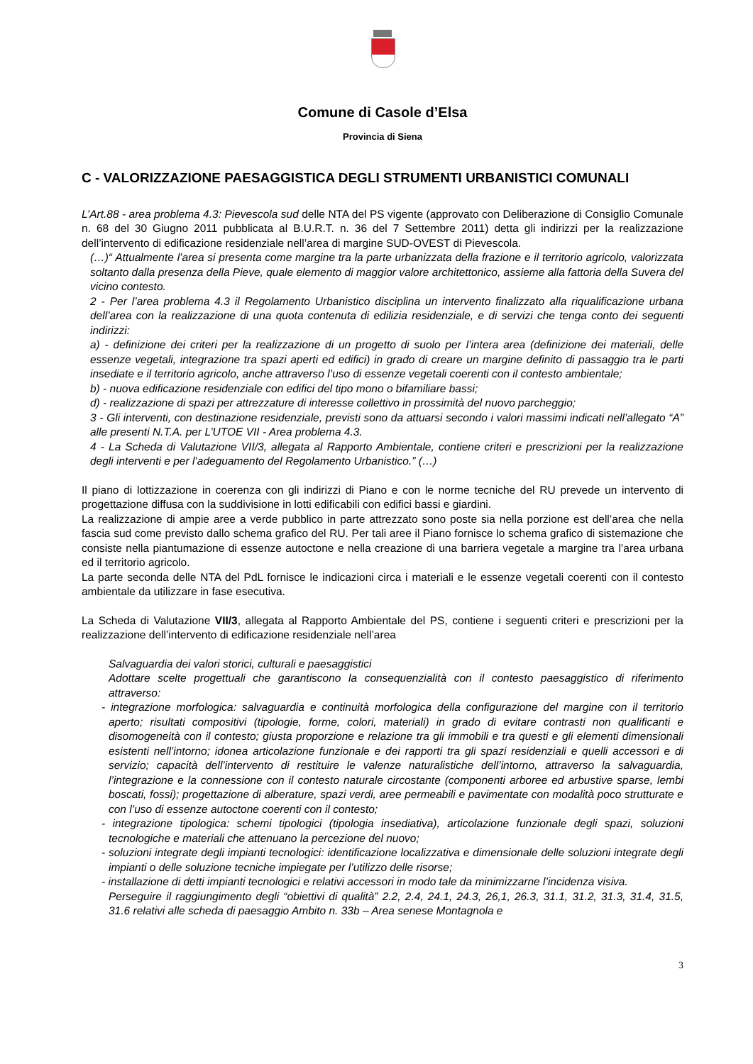Comune di Casole d’Elsa
Provincia di Siena
C - VALORIZZAZIONE PAESAGGISTICA DEGLI STRUMENTI URBANISTICI COMUNALI
L’Art.88 - area problema 4.3: Pievescola sud delle NTA del PS vigente (approvato con Deliberazione di Consiglio Comunale n. 68 del 30 Giugno 2011 pubblicata al B.U.R.T. n. 36 del 7 Settembre 2011) detta gli indirizzi per la realizzazione dell’intervento di edificazione residenziale nell’area di margine SUD-OVEST di Pievescola.
(…)“ Attualmente l’area si presenta come margine tra la parte urbanizzata della frazione e il territorio agricolo, valorizzata soltanto dalla presenza della Pieve, quale elemento di maggior valore architettonico, assieme alla fattoria della Suvera del vicino contesto.
2 - Per l’area problema 4.3 il Regolamento Urbanistico disciplina un intervento finalizzato alla riqualificazione urbana dell’area con la realizzazione di una quota contenuta di edilizia residenziale, e di servizi che tenga conto dei seguenti indirizzi:
a) - definizione dei criteri per la realizzazione di un progetto di suolo per l’intera area (definizione dei materiali, delle essenze vegetali, integrazione tra spazi aperti ed edifici) in grado di creare un margine definito di passaggio tra le parti insediate e il territorio agricolo, anche attraverso l’uso di essenze vegetali coerenti con il contesto ambientale;
b) - nuova edificazione residenziale con edifici del tipo mono o bifamiliare bassi;
d) - realizzazione di spazi per attrezzature di interesse collettivo in prossimità del nuovo parcheggio;
3 - Gli interventi, con destinazione residenziale, previsti sono da attuarsi secondo i valori massimi indicati nell’allegato “A” alle presenti N.T.A. per L’UTOE VII - Area problema 4.3.
4 - La Scheda di Valutazione VII/3, allegata al Rapporto Ambientale, contiene criteri e prescrizioni per la realizzazione degli interventi e per l’adeguamento del Regolamento Urbanistico.” (…)
Il piano di lottizzazione in coerenza con gli indirizzi di Piano e con le norme tecniche del RU prevede un intervento di progettazione diffusa con la suddivisione in lotti edificabili con edifici bassi e giardini.
La realizzazione di ampie aree a verde pubblico in parte attrezzato sono poste sia nella porzione est dell’area che nella fascia sud come previsto dallo schema grafico del RU. Per tali aree il Piano fornisce lo schema grafico di sistemazione che consiste nella piantumazione di essenze autoctone e nella creazione di una barriera vegetale a margine tra l’area urbana ed il territorio agricolo.
La parte seconda delle NTA del PdL fornisce le indicazioni circa i materiali e le essenze vegetali coerenti con il contesto ambientale da utilizzare in fase esecutiva.
La Scheda di Valutazione VII/3, allegata al Rapporto Ambientale del PS, contiene i seguenti criteri e prescrizioni per la realizzazione dell’intervento di edificazione residenziale nell’area
Salvaguardia dei valori storici, culturali e paesaggistici
Adottare scelte progettuali che garantiscono la consequenzialità con il contesto paesaggistico di riferimento attraverso:
- integrazione morfologica: salvaguardia e continuità morfologica della configurazione del margine con il territorio aperto; risultati compositivi (tipologie, forme, colori, materiali) in grado di evitare contrasti non qualificanti e disomogeneità con il contesto; giusta proporzione e relazione tra gli immobili e tra questi e gli elementi dimensionali esistenti nell’intorno; idonea articolazione funzionale e dei rapporti tra gli spazi residenziali e quelli accessori e di servizio; capacità dell’intervento di restituire le valenze naturalistiche dell’intorno, attraverso la salvaguardia, l’integrazione e la connessione con il contesto naturale circostante (componenti arboree ed arbustive sparse, lembi boscati, fossi); progettazione di alberature, spazi verdi, aree permeabili e pavimentate con modalità poco strutturate e con l’uso di essenze autoctone coerenti con il contesto;
- integrazione tipologica: schemi tipologici (tipologia insediativa), articolazione funzionale degli spazi, soluzioni tecnologiche e materiali che attenuano la percezione del nuovo;
- soluzioni integrate degli impianti tecnologici: identificazione localizzativa e dimensionale delle soluzioni integrate degli impianti o delle soluzione tecniche impiegate per l’utilizzo delle risorse;
- installazione di detti impianti tecnologici e relativi accessori in modo tale da minimizzarne l’incidenza visiva.
Perseguire il raggiungimento degli “obiettivi di qualità” 2.2, 2.4, 24.1, 24.3, 26,1, 26.3, 31.1, 31.2, 31.3, 31.4, 31.5, 31.6 relativi alle scheda di paesaggio Ambito n. 33b – Area senese Montagnola e
3